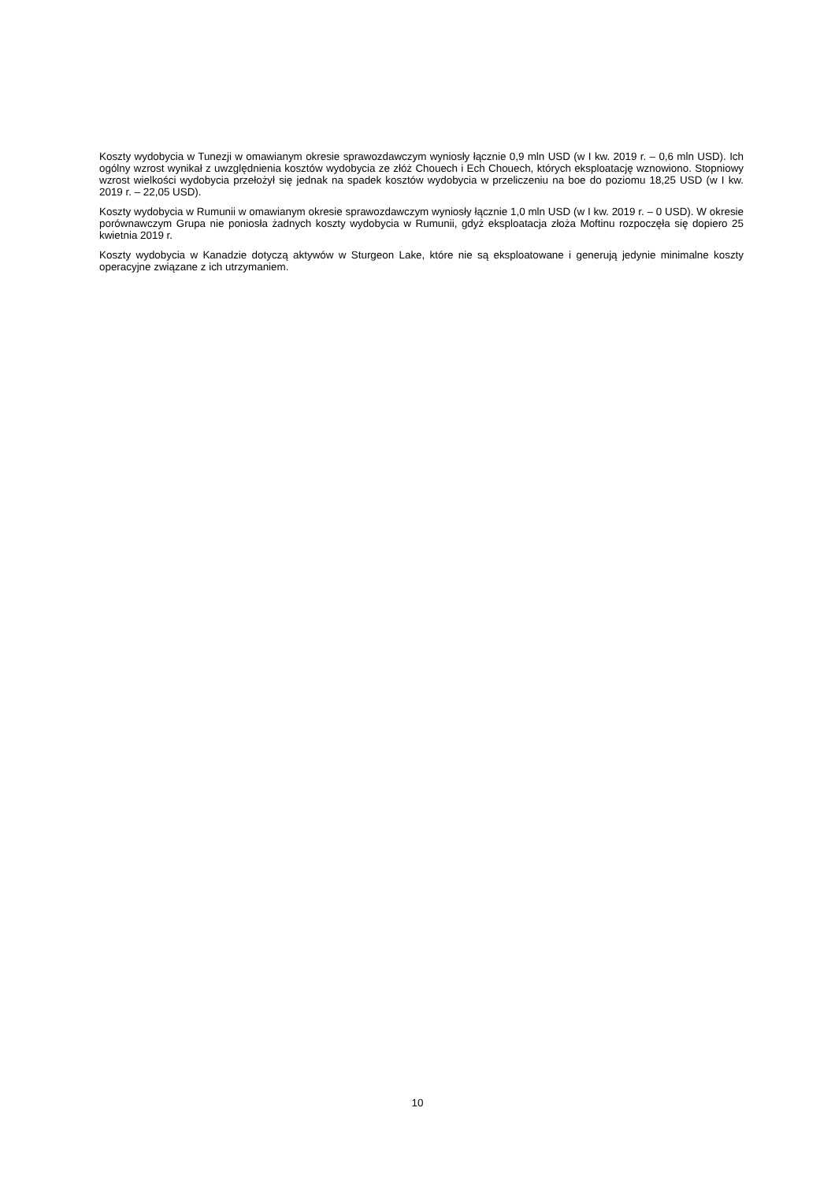Koszty wydobycia w Tunezji w omawianym okresie sprawozdawczym wyniosły łącznie 0,9 mln USD (w I kw. 2019 r. – 0,6 mln USD). Ich ogólny wzrost wynikał z uwzględnienia kosztów wydobycia ze złóż Chouech i Ech Chouech, których eksploatację wznowiono. Stopniowy wzrost wielkości wydobycia przełożył się jednak na spadek kosztów wydobycia w przeliczeniu na boe do poziomu 18,25 USD (w I kw. 2019 r. – 22,05 USD).
Koszty wydobycia w Rumunii w omawianym okresie sprawozdawczym wyniosły łącznie 1,0 mln USD (w I kw. 2019 r. – 0 USD). W okresie porównawczym Grupa nie poniosła żadnych koszty wydobycia w Rumunii, gdyż eksploatacja złoża Moftinu rozpoczęła się dopiero 25 kwietnia 2019 r.
Koszty wydobycia w Kanadzie dotyczą aktywów w Sturgeon Lake, które nie są eksploatowane i generują jedynie minimalne koszty operacyjne związane z ich utrzymaniem.
10